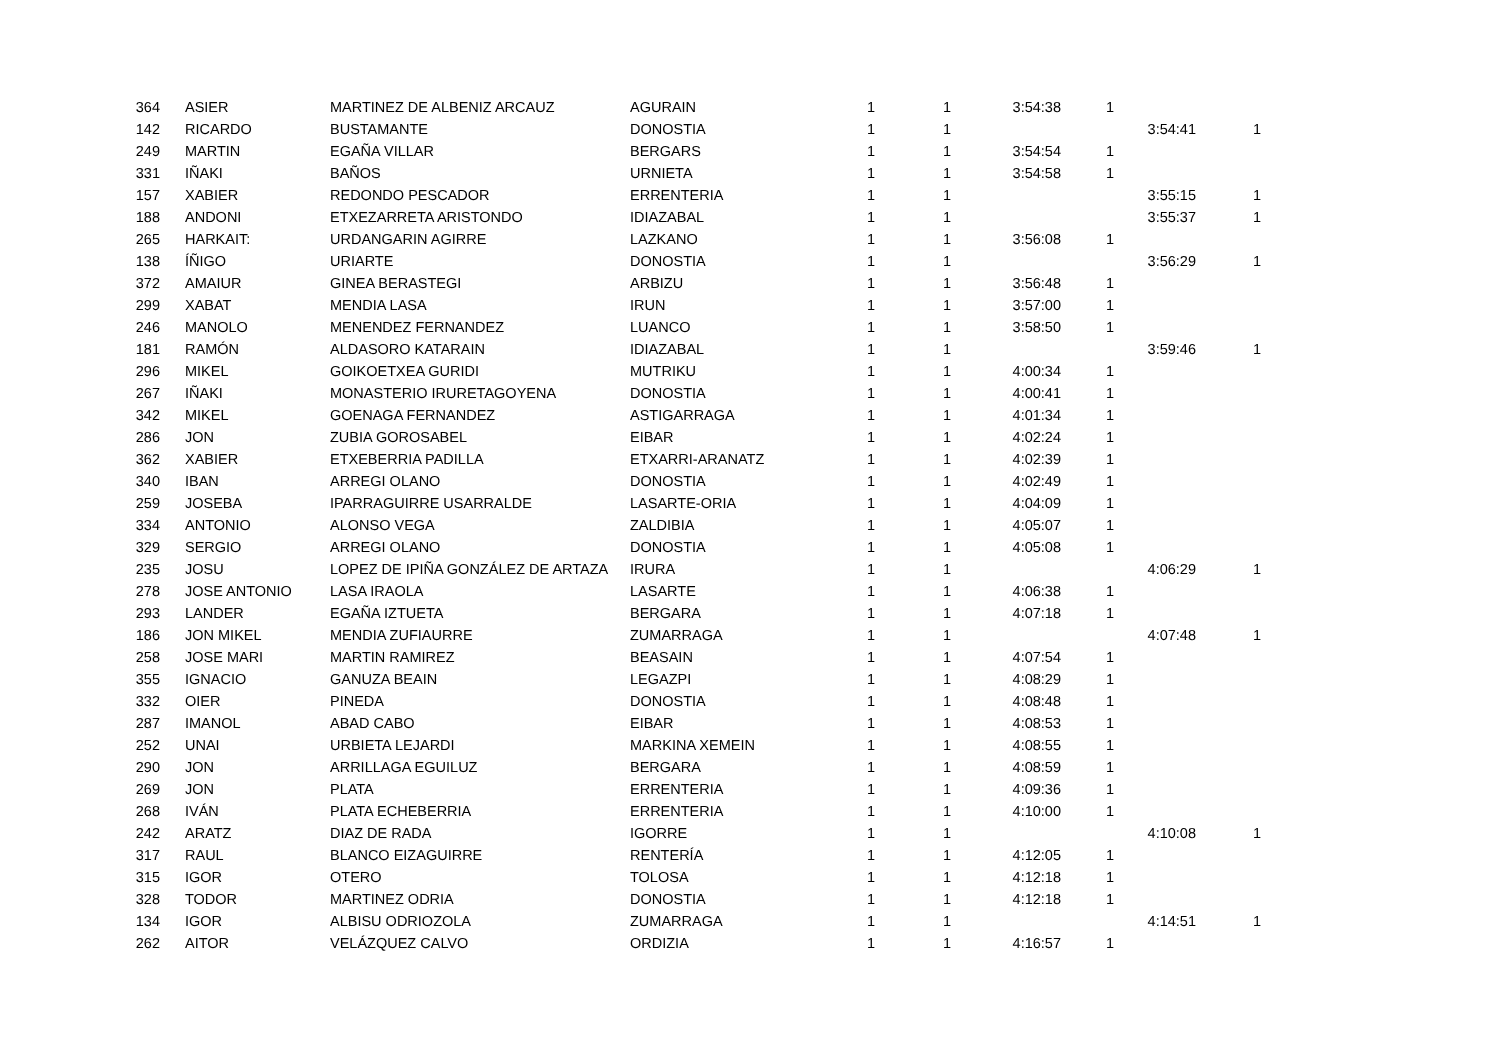| 364 | ASIER | MARTINEZ DE ALBENIZ ARCAUZ | AGURAIN | 1 | 1 | 3:54:38 | 1 | | |
| 142 | RICARDO | BUSTAMANTE | DONOSTIA | 1 | 1 | | | 3:54:41 | 1 |
| 249 | MARTIN | EGAÑA VILLAR | BERGARS | 1 | 1 | 3:54:54 | 1 | | |
| 331 | IÑAKI | BAÑOS | URNIETA | 1 | 1 | 3:54:58 | 1 | | |
| 157 | XABIER | REDONDO PESCADOR | ERRENTERIA | 1 | 1 | | | 3:55:15 | 1 |
| 188 | ANDONI | ETXEZARRETA ARISTONDO | IDIAZABAL | 1 | 1 | | | 3:55:37 | 1 |
| 265 | HARKAIT: | URDANGARIN AGIRRE | LAZKANO | 1 | 1 | 3:56:08 | 1 | | |
| 138 | ÍÑIGO | URIARTE | DONOSTIA | 1 | 1 | | | 3:56:29 | 1 |
| 372 | AMAIUR | GINEA BERASTEGI | ARBIZU | 1 | 1 | 3:56:48 | 1 | | |
| 299 | XABAT | MENDIA LASA | IRUN | 1 | 1 | 3:57:00 | 1 | | |
| 246 | MANOLO | MENENDEZ FERNANDEZ | LUANCO | 1 | 1 | 3:58:50 | 1 | | |
| 181 | RAMÓN | ALDASORO KATARAIN | IDIAZABAL | 1 | 1 | | | 3:59:46 | 1 |
| 296 | MIKEL | GOIKOETXEA GURIDI | MUTRIKU | 1 | 1 | 4:00:34 | 1 | | |
| 267 | IÑAKI | MONASTERIO IRURETAGOYENA | DONOSTIA | 1 | 1 | 4:00:41 | 1 | | |
| 342 | MIKEL | GOENAGA FERNANDEZ | ASTIGARRAGA | 1 | 1 | 4:01:34 | 1 | | |
| 286 | JON | ZUBIA GOROSABEL | EIBAR | 1 | 1 | 4:02:24 | 1 | | |
| 362 | XABIER | ETXEBERRIA PADILLA | ETXARRI-ARANATZ | 1 | 1 | 4:02:39 | 1 | | |
| 340 | IBAN | ARREGI OLANO | DONOSTIA | 1 | 1 | 4:02:49 | 1 | | |
| 259 | JOSEBA | IPARRAGUIRRE USARRALDE | LASARTE-ORIA | 1 | 1 | 4:04:09 | 1 | | |
| 334 | ANTONIO | ALONSO VEGA | ZALDIBIA | 1 | 1 | 4:05:07 | 1 | | |
| 329 | SERGIO | ARREGI OLANO | DONOSTIA | 1 | 1 | 4:05:08 | 1 | | |
| 235 | JOSU | LOPEZ DE IPIÑA GONZÁLEZ DE ARTAZA | IRURA | 1 | 1 | | | 4:06:29 | 1 |
| 278 | JOSE ANTONIO | LASA IRAOLA | LASARTE | 1 | 1 | 4:06:38 | 1 | | |
| 293 | LANDER | EGAÑA IZTUETA | BERGARA | 1 | 1 | 4:07:18 | 1 | | |
| 186 | JON MIKEL | MENDIA ZUFIAURRE | ZUMARRAGA | 1 | 1 | | | 4:07:48 | 1 |
| 258 | JOSE MARI | MARTIN RAMIREZ | BEASAIN | 1 | 1 | 4:07:54 | 1 | | |
| 355 | IGNACIO | GANUZA BEAIN | LEGAZPI | 1 | 1 | 4:08:29 | 1 | | |
| 332 | OIER | PINEDA | DONOSTIA | 1 | 1 | 4:08:48 | 1 | | |
| 287 | IMANOL | ABAD CABO | EIBAR | 1 | 1 | 4:08:53 | 1 | | |
| 252 | UNAI | URBIETA LEJARDI | MARKINA XEMEIN | 1 | 1 | 4:08:55 | 1 | | |
| 290 | JON | ARRILLAGA EGUILUZ | BERGARA | 1 | 1 | 4:08:59 | 1 | | |
| 269 | JON | PLATA | ERRENTERIA | 1 | 1 | 4:09:36 | 1 | | |
| 268 | IVÁN | PLATA ECHEBERRIA | ERRENTERIA | 1 | 1 | 4:10:00 | 1 | | |
| 242 | ARATZ | DIAZ DE RADA | IGORRE | 1 | 1 | | | 4:10:08 | 1 |
| 317 | RAUL | BLANCO EIZAGUIRRE | RENTERÍA | 1 | 1 | 4:12:05 | 1 | | |
| 315 | IGOR | OTERO | TOLOSA | 1 | 1 | 4:12:18 | 1 | | |
| 328 | TODOR | MARTINEZ ODRIA | DONOSTIA | 1 | 1 | 4:12:18 | 1 | | |
| 134 | IGOR | ALBISU ODRIOZOLA | ZUMARRAGA | 1 | 1 | | | 4:14:51 | 1 |
| 262 | AITOR | VELÁZQUEZ CALVO | ORDIZIA | 1 | 1 | 4:16:57 | 1 | | |